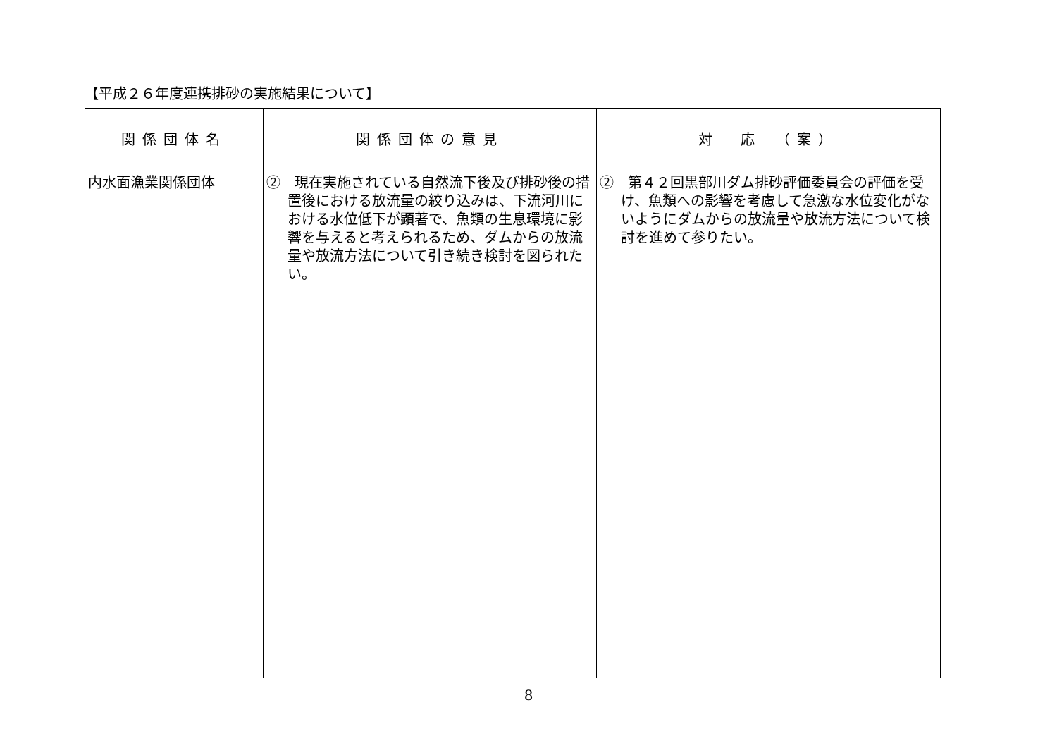【平成２６年度連携排砂の実施結果について】
| 関係団体名 | 関係団体の意見 | 対 応 （案） |
| --- | --- | --- |
| 内水面漁業関係団体 | ② 現在実施されている自然流下後及び排砂後の措置後における放流量の絞り込みは、下流河川における水位低下が顕著で、魚類の生息環境に影響を与えると考えられるため、ダムからの放流量や放流方法について引き続き検討を図られたい。 | ② 第４２回黒部川ダム排砂評価委員会の評価を受け、魚類への影響を考慮して急激な水位変化がないようにダムからの放流量や放流方法について検討を進めて参りたい。 |
8